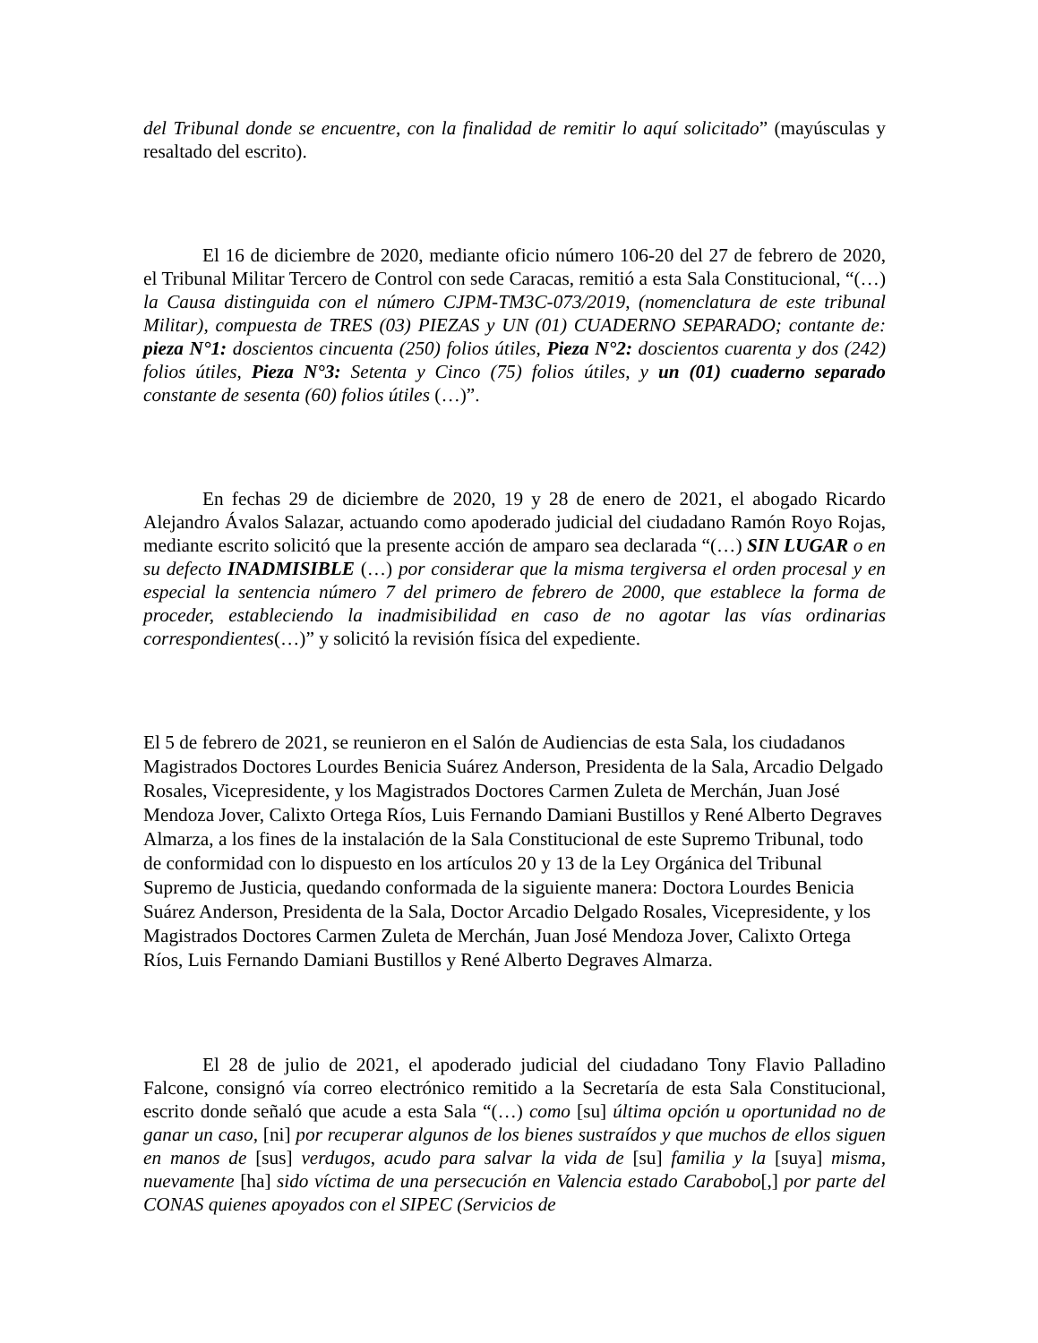del Tribunal donde se encuentre, con la finalidad de remitir lo aquí solicitado” (mayúsculas y resaltado del escrito).
El 16 de diciembre de 2020, mediante oficio número 106-20 del 27 de febrero de 2020, el Tribunal Militar Tercero de Control con sede Caracas, remitió a esta Sala Constitucional, “(…) la Causa distinguida con el número CJPM-TM3C-073/2019, (nomenclatura de este tribunal Militar), compuesta de TRES (03) PIEZAS y UN (01) CUADERNO SEPARADO; contante de: pieza N°1: doscientos cincuenta (250) folios útiles, Pieza N°2: doscientos cuarenta y dos (242) folios útiles, Pieza N°3: Setenta y Cinco (75) folios útiles, y un (01) cuaderno separado constante de sesenta (60) folios útiles (…)”.
En fechas 29 de diciembre de 2020, 19 y 28 de enero de 2021, el abogado Ricardo Alejandro Ávalos Salazar, actuando como apoderado judicial del ciudadano Ramón Royo Rojas, mediante escrito solicitó que la presente acción de amparo sea declarada “(…) SIN LUGAR o en su defecto INADMISIBLE (…) por considerar que la misma tergiversa el orden procesal y en especial la sentencia número 7 del primero de febrero de 2000, que establece la forma de proceder, estableciendo la inadmisibilidad en caso de no agotar las vías ordinarias correspondientes(…)” y solicitó la revisión física del expediente.
El 5 de febrero de 2021, se reunieron en el Salón de Audiencias de esta Sala, los ciudadanos Magistrados Doctores Lourdes Benicia Suárez Anderson, Presidenta de la Sala, Arcadio Delgado Rosales, Vicepresidente, y los Magistrados Doctores Carmen Zuleta de Merchán, Juan José Mendoza Jover, Calixto Ortega Ríos, Luis Fernando Damiani Bustillos y René Alberto Degraves Almarza, a los fines de la instalación de la Sala Constitucional de este Supremo Tribunal, todo de conformidad con lo dispuesto en los artículos 20 y 13 de la Ley Orgánica del Tribunal Supremo de Justicia, quedando conformada de la siguiente manera: Doctora Lourdes Benicia Suárez Anderson, Presidenta de la Sala, Doctor Arcadio Delgado Rosales, Vicepresidente, y los Magistrados Doctores Carmen Zuleta de Merchán, Juan José Mendoza Jover, Calixto Ortega Ríos, Luis Fernando Damiani Bustillos y René Alberto Degraves Almarza.
El 28 de julio de 2021, el apoderado judicial del ciudadano Tony Flavio Palladino Falcone, consignó vía correo electrónico remitido a la Secretaría de esta Sala Constitucional, escrito donde señaló que acude a esta Sala “(…) como [su] última opción u oportunidad no de ganar un caso, [ni] por recuperar algunos de los bienes sustraídos y que muchos de ellos siguen en manos de [sus] verdugos, acudo para salvar la vida de [su] familia y la [suya] misma, nuevamente [ha] sido víctima de una persecución en Valencia estado Carabobo[,] por parte del CONAS quienes apoyados con el SIPEC (Servicios de